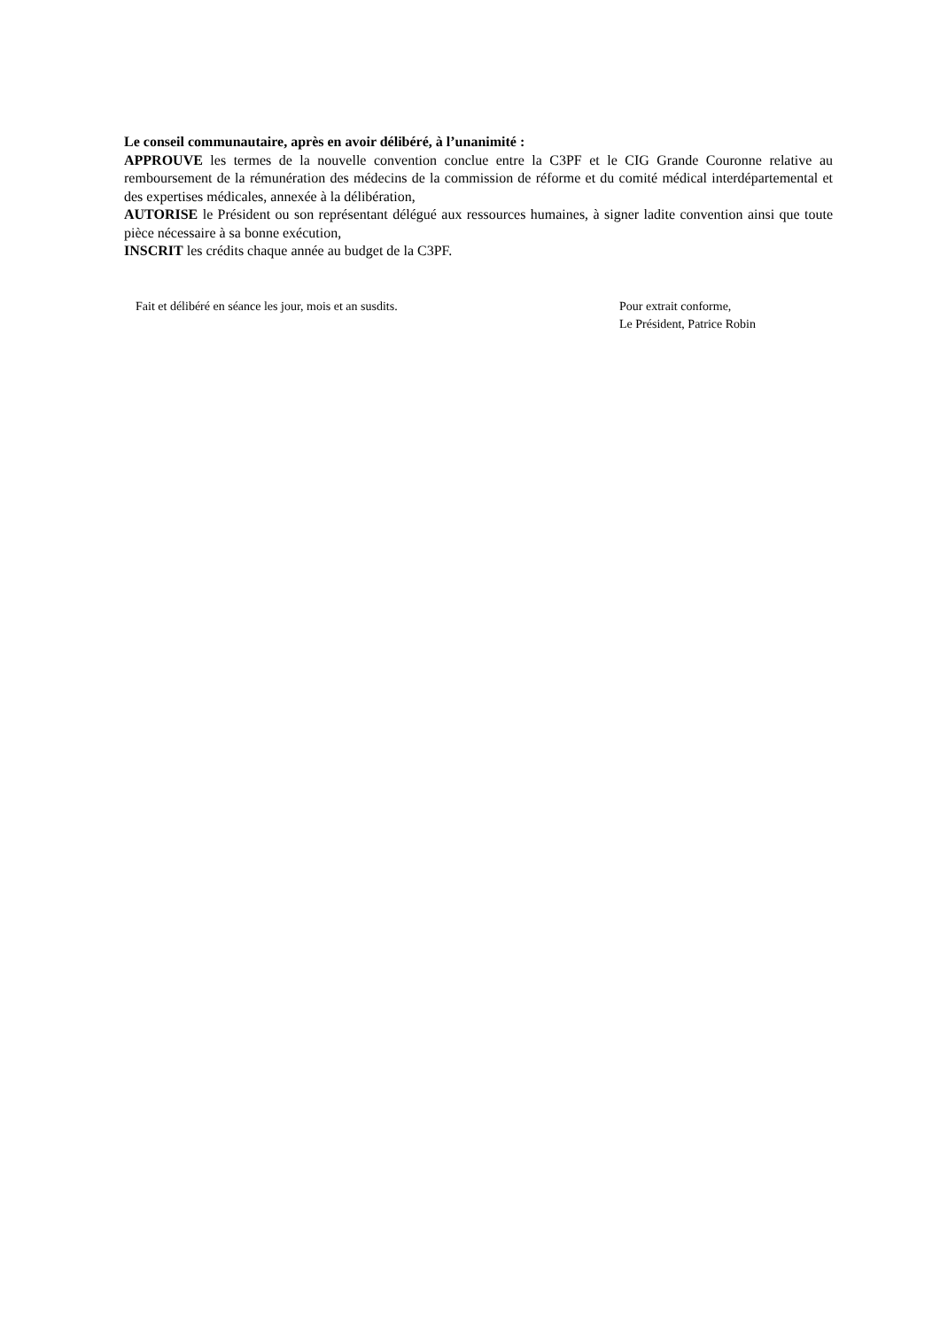Le conseil communautaire, après en avoir délibéré, à l’unanimité :
APPROUVE les termes de la nouvelle convention conclue entre la C3PF et le CIG Grande Couronne relative au remboursement de la rémunération des médecins de la commission de réforme et du comité médical interdépartemental et des expertises médicales, annexée à la délibération,
AUTORISE le Président ou son représentant délégué aux ressources humaines, à signer ladite convention ainsi que toute pièce nécessaire à sa bonne exécution,
INSCRIT les crédits chaque année au budget de la C3PF.
Fait et délibéré en séance les jour, mois et an susdits. Pour extrait conforme,
Le Président, Patrice Robin